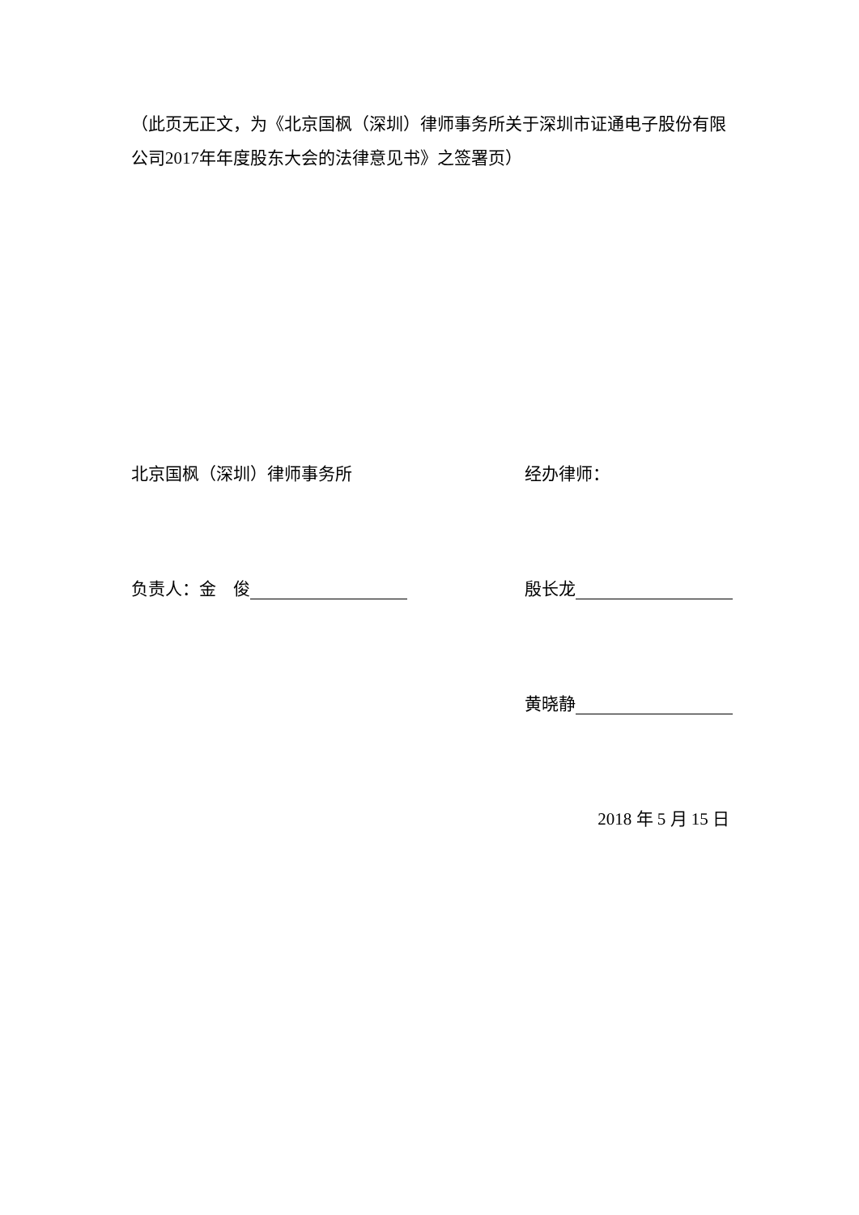（此页无正文，为《北京国枫（深圳）律师事务所关于深圳市证通电子股份有限公司2017年年度股东大会的法律意见书》之签署页）
北京国枫（深圳）律师事务所 经办律师：
负责人：金　俊 殷长龙
黄晓静
2018 年 5 月 15 日